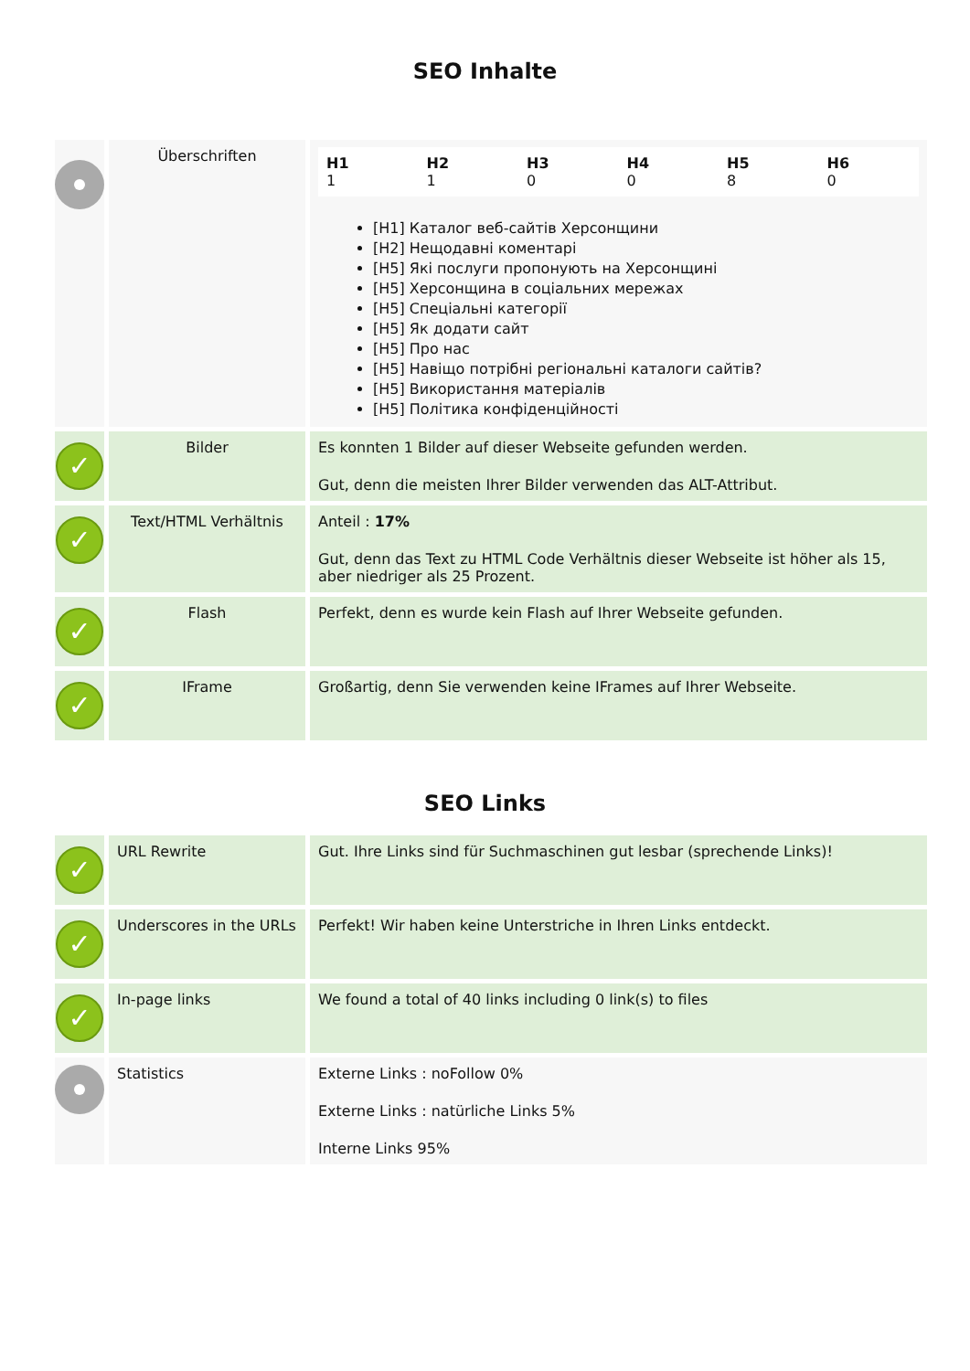SEO Inhalte
| | Überschriften | / H1 1 / H2 1 / H3 0 / H4 0 / H5 8 / H6 0 / [H1] Каталог веб-сайтів Херсонщини [H2] Нещодавні коментарі [H5] Які послуги пропонують на Херсонщині [H5] Херсонщина в соціальних мережах [H5] Спеціальні категорії [H5] Як додати сайт [H5] Про нас [H5] Навіщо потрібні регіональні каталоги сайтів? [H5] Використання матеріалів [H5] Політика конфіденційності |
| ✓ | Bilder | Es konnten 1 Bilder auf dieser Webseite gefunden werden. Gut, denn die meisten Ihrer Bilder verwenden das ALT-Attribut. |
| ✓ | Text/HTML Verhältnis | Anteil : 17% Gut, denn das Text zu HTML Code Verhältnis dieser Webseite ist höher als 15, aber niedriger als 25 Prozent. |
| ✓ | Flash | Perfekt, denn es wurde kein Flash auf Ihrer Webseite gefunden. |
| ✓ | IFrame | Großartig, denn Sie verwenden keine IFrames auf Ihrer Webseite. |
SEO Links
| ✓ | URL Rewrite | Gut. Ihre Links sind für Suchmaschinen gut lesbar (sprechende Links)! |
| ✓ | Underscores in the URLs | Perfekt! Wir haben keine Unterstriche in Ihren Links entdeckt. |
| ✓ | In-page links | We found a total of 40 links including 0 link(s) to files |
| | Statistics | Externe Links : noFollow 0% Externe Links : natürliche Links 5% Interne Links 95% |